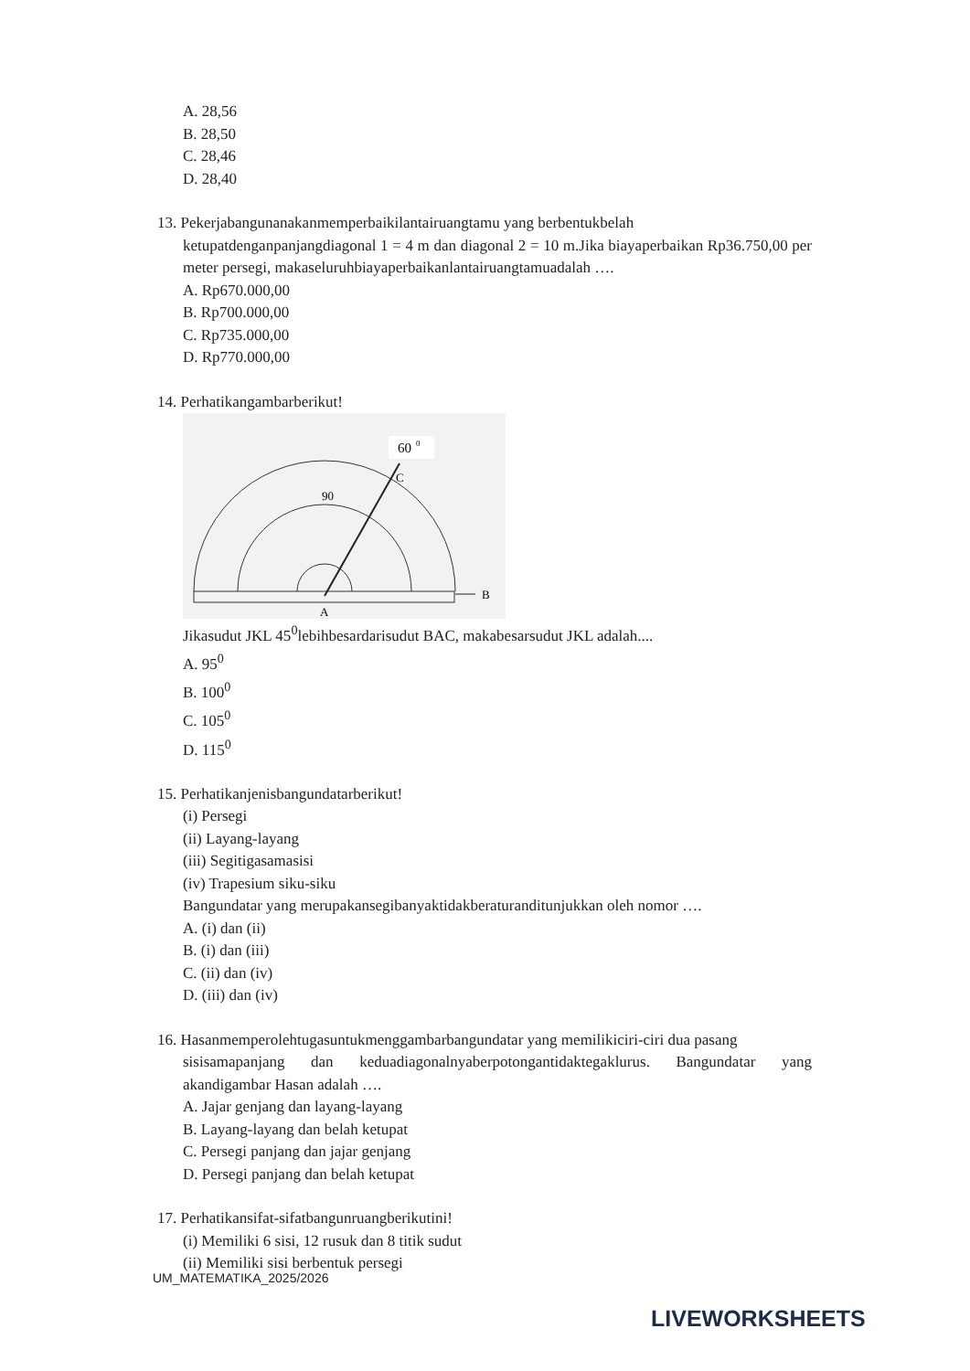A. 28,56
B. 28,50
C. 28,46
D. 28,40
13. Pekerjabangunanakanmemperbaikilantairuangtamu yang berbentukbelah
ketupatdenganpanjangdiagonal 1 = 4 m dan diagonal 2 = 10 m.Jika biayaperbaikan Rp36.750,00 per meter persegi, makaseluruhbiayaperbaikanlantairuangtamuadalah ….
A. Rp670.000,00
B. Rp700.000,00
C. Rp735.000,00
D. Rp770.000,00
14. Perhatikangambarberikut!
A
B
C
90
60
0
Jikasudut JKL 45<sup>0</sup>lebihbesardarisudut BAC, makabesarsudut JKL adalah....
A. 95<sup>0</sup>
B. 100<sup>0</sup>
C. 105<sup>0</sup>
D. 115<sup>0</sup>
15. Perhatikanjenisbangundatarberikut!
(i) Persegi
(ii) Layang-layang
(iii) Segitigasamasisi
(iv) Trapesium siku-siku
Bangundatar yang merupakansegibanyaktidakberaturanditunjukkan oleh nomor ….
A. (i) dan (ii)
B. (i) dan (iii)
C. (ii) dan (iv)
D. (iii) dan (iv)
16. Hasanmemperolehtugasuntukmenggambarbangundatar yang memilikiciri-ciri dua pasang
sisisamapanjang dan keduadiagonalnyaberpotongantidaktegaklurus. Bangundatar yang akandigambar Hasan adalah ….
A. Jajar genjang dan layang-layang
B. Layang-layang dan belah ketupat
C. Persegi panjang dan jajar genjang
D. Persegi panjang dan belah ketupat
17. Perhatikansifat-sifatbangunruangberikutini!
(i) Memiliki 6 sisi, 12 rusuk dan 8 titik sudut
(ii) Memiliki sisi berbentuk persegi
UM_MATEMATIKA_2025/2026
LIVEWORKSHEETS